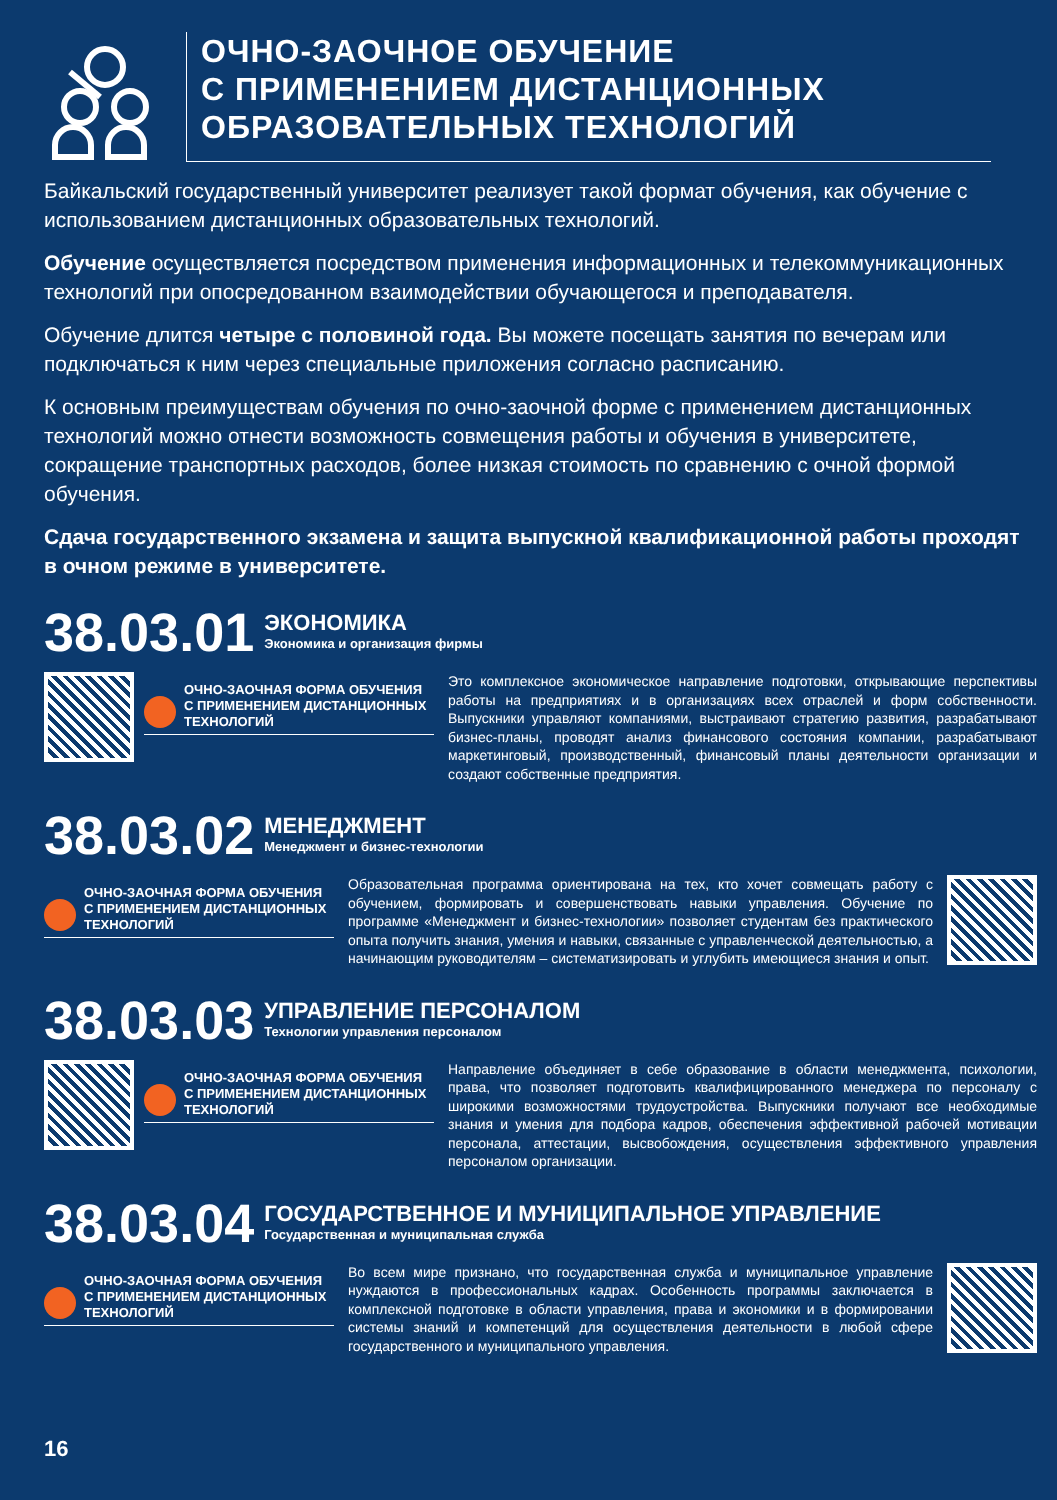ОЧНО-ЗАОЧНОЕ ОБУЧЕНИЕ
С ПРИМЕНЕНИЕМ ДИСТАНЦИОННЫХ
ОБРАЗОВАТЕЛЬНЫХ ТЕХНОЛОГИЙ
Байкальский государственный университет реализует такой формат обучения, как обучение с использованием дистанционных образовательных технологий.
Обучение осуществляется посредством применения информационных и телекоммуникационных технологий при опосредованном взаимодействии обучающегося и преподавателя.
Обучение длится четыре с половиной года. Вы можете посещать занятия по вечерам или подключаться к ним через специальные приложения согласно расписанию.
К основным преимуществам обучения по очно-заочной форме с применением дистанционных технологий можно отнести возможность совмещения работы и обучения в университете, сокращение транспортных расходов, более низкая стоимость по сравнению с очной формой обучения.
Сдача государственного экзамена и защита выпускной квалификационной работы проходят в очном режиме в университете.
38.03.01
ЭКОНОМИКА
Экономика и организация фирмы
ОЧНО-ЗАОЧНАЯ ФОРМА ОБУЧЕНИЯ С ПРИМЕНЕНИЕМ ДИСТАНЦИОННЫХ ТЕХНОЛОГИЙ
Это комплексное экономическое направление подготовки, открывающие перспективы работы на предприятиях и в организациях всех отраслей и форм собственности. Выпускники управляют компаниями, выстраивают стратегию развития, разрабатывают бизнес-планы, проводят анализ финансового состояния компании, разрабатывают маркетинговый, производственный, финансовый планы деятельности организации и создают собственные предприятия.
38.03.02
МЕНЕДЖМЕНТ
Менеджмент и бизнес-технологии
ОЧНО-ЗАОЧНАЯ ФОРМА ОБУЧЕНИЯ С ПРИМЕНЕНИЕМ ДИСТАНЦИОННЫХ ТЕХНОЛОГИЙ
Образовательная программа ориентирована на тех, кто хочет совмещать работу с обучением, формировать и совершенствовать навыки управления. Обучение по программе «Менеджмент и бизнес-технологии» позволяет студентам без практического опыта получить знания, умения и навыки, связанные с управленческой деятельностью, а начинающим руководителям – систематизировать и углубить имеющиеся знания и опыт.
38.03.03
УПРАВЛЕНИЕ ПЕРСОНАЛОМ
Технологии управления персоналом
ОЧНО-ЗАОЧНАЯ ФОРМА ОБУЧЕНИЯ С ПРИМЕНЕНИЕМ ДИСТАНЦИОННЫХ ТЕХНОЛОГИЙ
Направление объединяет в себе образование в области менеджмента, психологии, права, что позволяет подготовить квалифицированного менеджера по персоналу с широкими возможностями трудоустройства. Выпускники получают все необходимые знания и умения для подбора кадров, обеспечения эффективной рабочей мотивации персонала, аттестации, высвобождения, осуществления эффективного управления персоналом организации.
38.03.04
ГОСУДАРСТВЕННОЕ И МУНИЦИПАЛЬНОЕ УПРАВЛЕНИЕ
Государственная и муниципальная служба
ОЧНО-ЗАОЧНАЯ ФОРМА ОБУЧЕНИЯ С ПРИМЕНЕНИЕМ ДИСТАНЦИОННЫХ ТЕХНОЛОГИЙ
Во всем мире признано, что государственная служба и муниципальное управление нуждаются в профессиональных кадрах. Особенность программы заключается в комплексной подготовке в области управления, права и экономики и в формировании системы знаний и компетенций для осуществления деятельности в любой сфере государственного и муниципального управления.
16